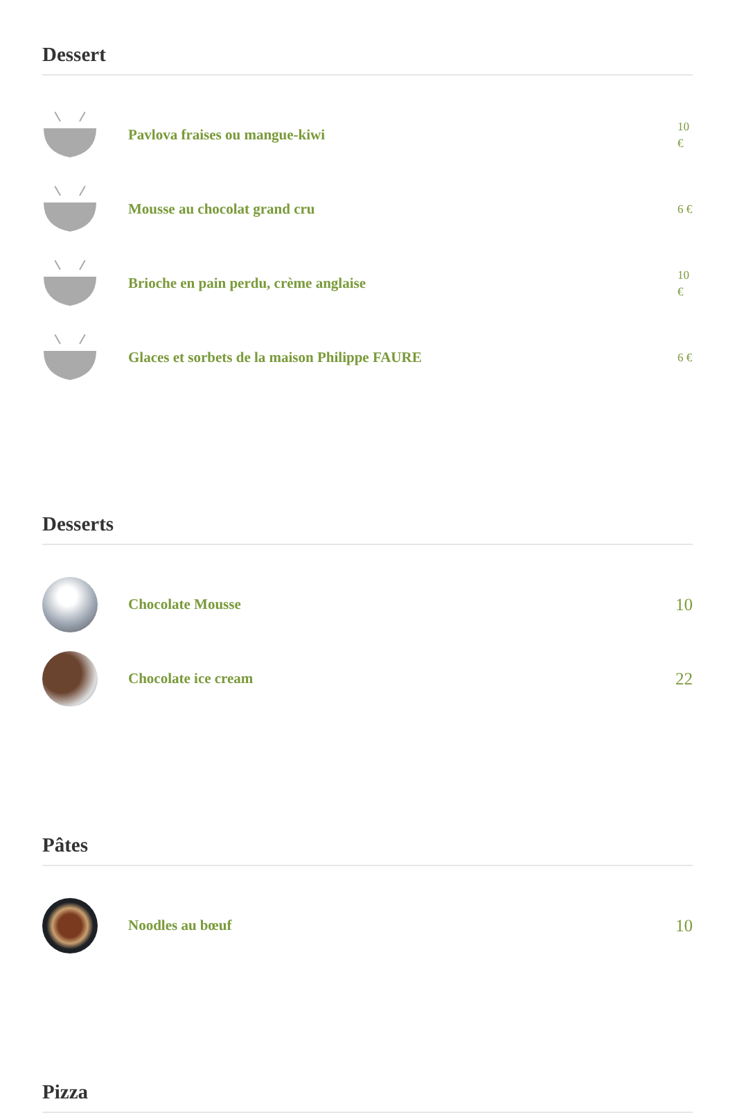Dessert
Pavlova fraises ou mangue-kiwi
10 €
Mousse au chocolat grand cru
6 €
Brioche en pain perdu, crème anglaise
10 €
Glaces et sorbets de la maison Philippe FAURE
6 €
Desserts
Chocolate Mousse
10
Chocolate ice cream
22
Pâtes
Noodles au bœuf
10
Pizza